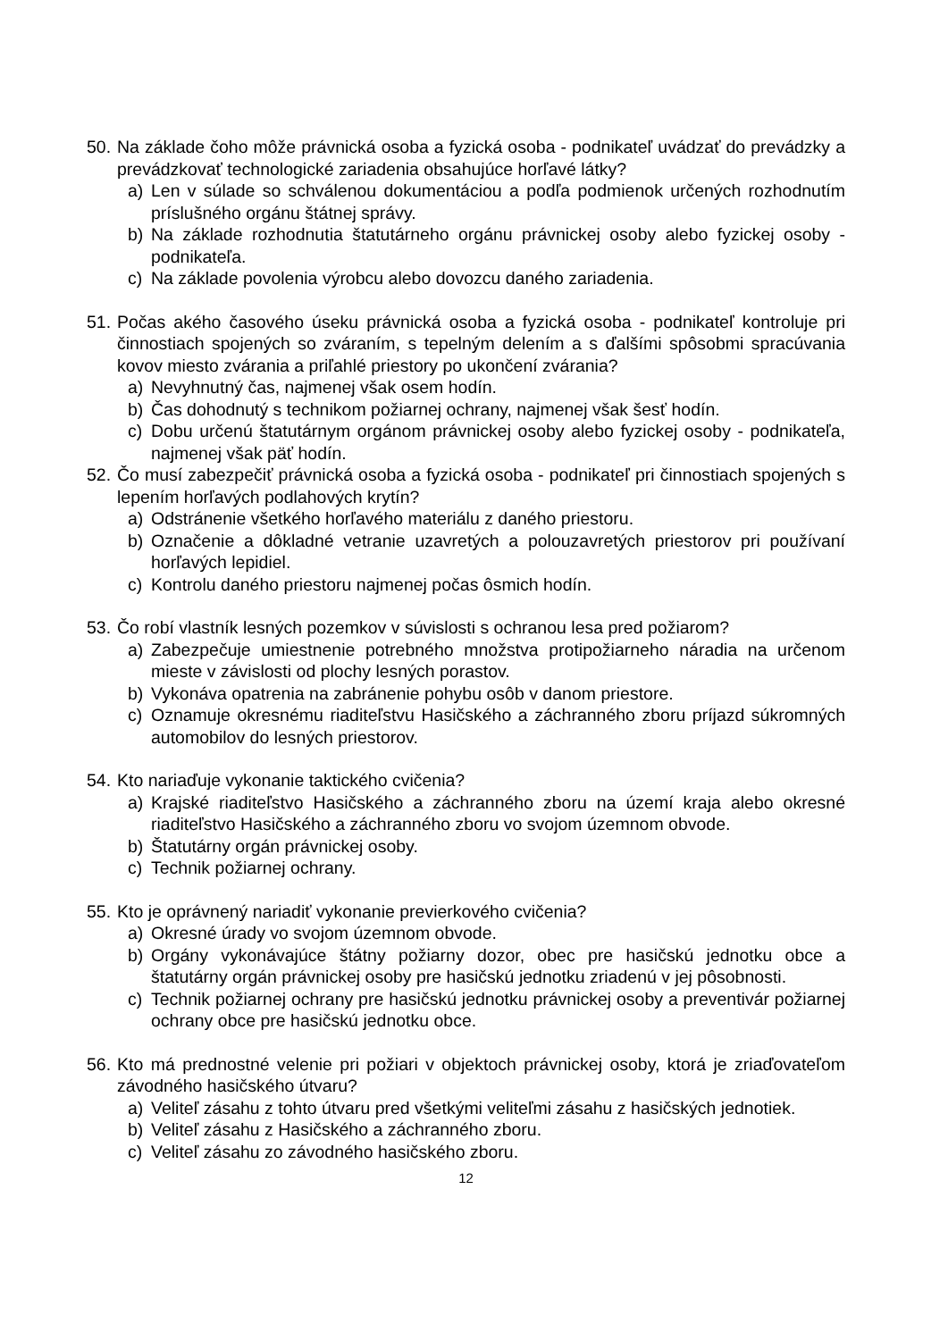50. Na základe čoho môže právnická osoba a fyzická osoba - podnikateľ uvádzať do prevádzky a prevádzkovať technologické zariadenia obsahujúce horľavé látky?
a) Len v súlade so schválenou dokumentáciou a podľa podmienok určených rozhodnutím príslušného orgánu štátnej správy.
b) Na základe rozhodnutia štatutárneho orgánu právnickej osoby alebo fyzickej osoby - podnikateľa.
c) Na základe povolenia výrobcu alebo dovozcu daného zariadenia.
51. Počas akého časového úseku právnická osoba a fyzická osoba - podnikateľ kontroluje pri činnostiach spojených so zváraním, s tepelným delením a s ďalšími spôsobmi spracúvania kovov miesto zvárania a priľahlé priestory po ukončení zvárania?
a) Nevyhnutný čas, najmenej však osem hodín.
b) Čas dohodnutý s technikom požiarnej ochrany, najmenej však šesť hodín.
c) Dobu určenú štatutárnym orgánom právnickej osoby alebo fyzickej osoby - podnikateľa, najmenej však päť hodín.
52. Čo musí zabezpečiť právnická osoba a fyzická osoba - podnikateľ pri činnostiach spojených s lepením horľavých podlahových krytín?
a) Odstránenie všetkého horľavého materiálu z daného priestoru.
b) Označenie a dôkladné vetranie uzavretých a polouzavretých priestorov pri používaní horľavých lepidiel.
c) Kontrolu daného priestoru najmenej počas ôsmich hodín.
53. Čo robí vlastník lesných pozemkov v súvislosti s ochranou lesa pred požiarom?
a) Zabezpečuje umiestnenie potrebného množstva protipožiarneho náradia na určenom mieste v závislosti od plochy lesných porastov.
b) Vykonáva opatrenia na zabránenie pohybu osôb v danom priestore.
c) Oznamuje okresnému riaditeľstvu Hasičského a záchranného zboru príjazd súkromných automobilov do lesných priestorov.
54. Kto nariaďuje vykonanie taktického cvičenia?
a) Krajské riaditeľstvo Hasičského a záchranného zboru na území kraja alebo okresné riaditeľstvo Hasičského a záchranného zboru vo svojom územnom obvode.
b) Štatutárny orgán právnickej osoby.
c) Technik požiarnej ochrany.
55. Kto je oprávnený nariadiť vykonanie previerkového cvičenia?
a) Okresné úrady vo svojom územnom obvode.
b) Orgány vykonávajúce štátny požiarny dozor, obec pre hasičskú jednotku obce a štatutárny orgán právnickej osoby pre hasičskú jednotku zriadenú v jej pôsobnosti.
c) Technik požiarnej ochrany pre hasičskú jednotku právnickej osoby a preventivár požiarnej ochrany obce pre hasičskú jednotku obce.
56. Kto má prednostné velenie pri požiari v objektoch právnickej osoby, ktorá je zriaďovateľom závodného hasičského útvaru?
a) Veliteľ zásahu z tohto útvaru pred všetkými veliteľmi zásahu z hasičských jednotiek.
b) Veliteľ zásahu z Hasičského a záchranného zboru.
c) Veliteľ zásahu zo závodného hasičského zboru.
12